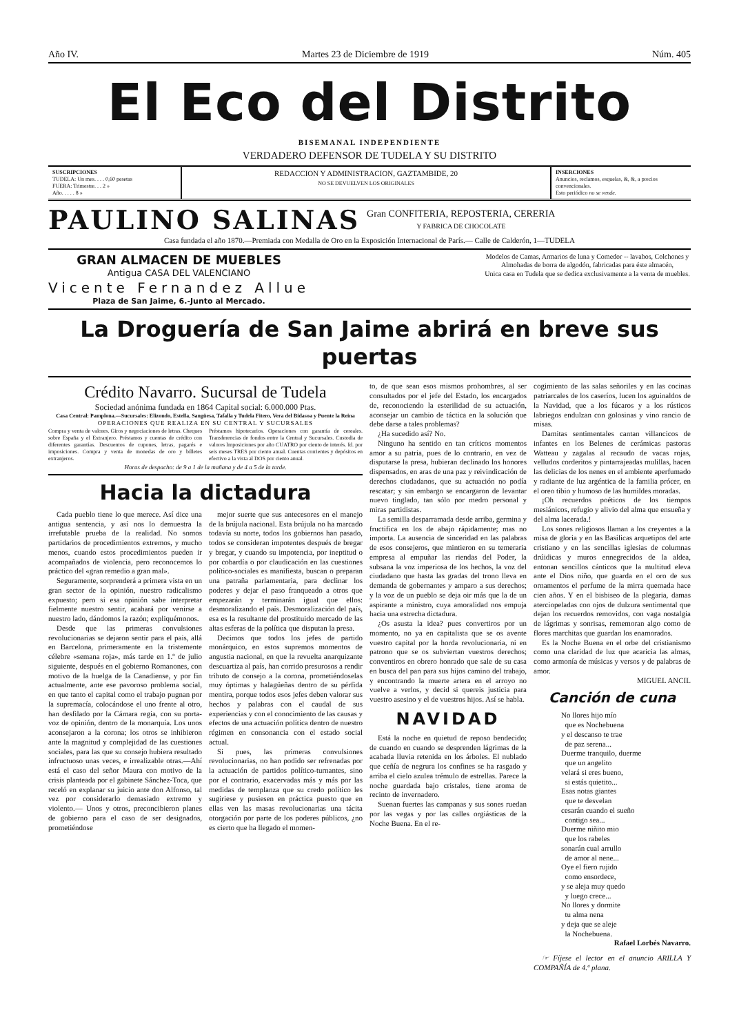Año IV. Martes 23 de Diciembre de 1919 Núm. 405
El Eco del Distrito
BISEMANAL INDEPENDIENTE
VERDADERO DEFENSOR DE TUDELA Y SU DISTRITO
SUSCRIPCIONES
TUDELA: Un mes. . . . 0,60 pesetas
FUERA: Trimestre. . . 2 »
Año. . . . . 8 »
REDACCION Y ADMINISTRACION, GAZTAMBIDE, 20
NO SE DEVUELVEN LOS ORIGINALES
INSERCIONES
Anuncios, reclamos, esquelas, &, &, a precios convencionales.
Esto periódico no se vende.
PAULINO SALINAS
Gran CONFITERIA, REPOSTERIA, CERERIA
Y FABRICA DE CHOCOLATE
Casa fundada el año 1870.—Premiada con Medalla de Oro en la Exposición Internacional de París.— Calle de Calderón, 1—TUDELA
GRAN ALMACEN DE MUEBLES
Antigua CASA DEL VALENCIANO
Vicente Fernandez Allue
Plaza de San Jaime, 6.-Junto al Mercado.
Modelos de Camas, Armarios de luna y Comedor -- lavabos, Colchones y Almohadas de borra de algodón, fabricadas para éste almacén,
Unica casa en Tudela que se dedica exclusivamente a la venta de muebles.
La Droguería de San Jaime abrirá en breve sus puertas
Crédito Navarro. Sucursal de Tudela
Sociedad anónima fundada en 1864 Capital social: 6.000.000 Ptas.
Casa Central: Pamplona.—Sucursales: Elizondo, Estella, Sangüesa, Tafalla y Tudela Fitero, Vera del Bidasoa y Puente la Reina
OPERACIONES QUE REALIZA EN SU CENTRAL Y SUCURSALES
Compra y venta de valores. Giros y negociaciones de letras. Cheques sobre España y el Extranjero. Préstamos y cuentas de crédito con diferentes garantías. Descuentos de cupones, letras, pagarés e imposiciones. Compra y venta de monedas de oro y billetes extranjeros.
Préstamos hipotecarios. Operaciones con garantía de cereales. Transferencias de fondos entre la Central y Sucursales. Custodia de valores Imposiciones por año CUATRO por ciento de interés. Id. por seis meses TRES por ciento anual. Cuentas corrientes y depósitos en efectivo a la vista al DOS por ciento anual.
Horas de despacho: de 9 a 1 de la mañana y de 4 a 5 de la tarde.
Hacia la dictadura
Cada pueblo tiene lo que merece. Así dice una antigua sentencia, y así nos lo demuestra la irrefutable prueba de la realidad. No somos partidarios de procedimientos extremos, y mucho menos, cuando estos procedimientos pueden ir acompañados de violencia, pero reconocemos lo práctico del «gran remedio a gran mal».
Seguramente, sorprenderá a primera vista en un gran sector de la opinión, nuestro radicalismo expuesto; pero si esa opinión sabe interpretar fielmente nuestro sentir, acabará por venirse a nuestro lado, dándomos la razón; expliquémonos.
Desde que las primeras convulsiones revolucionarias se dejaron sentir para el pais, allá en Barcelona, primeramente en la tristemente célebre «semana roja», más tarde en 1.º de julio siguiente, después en el gobierno Romanones, con motivo de la huelga de la Canadiense, y por fin actualmente, ante ese pavoroso problema social, en que tanto el capital como el trabajo pugnan por la supremacía, colocándose el uno frente al otro, han desfilado por la Cámara regia, con su porta-voz de opinión, dentro de la monarquía. Los unos aconsejaron a la corona; los otros se inhibieron ante la magnitud y complejidad de las cuestiones sociales, para las que su consejo hubiera resultado infructuoso unas veces, e irrealizable otras.—Ahí está el caso del señor Maura con motivo de la crisis planteada por el gabinete Sánchez-Toca, que receló en explanar su juicio ante don Alfonso, tal vez por considerarlo demasiado extremo y violento.— Unos y otros, preconcibieron planes de gobierno para el caso de ser designados, prometiéndose
mejor suerte que sus antecesores en el manejo de la brújula nacional. Esta brújula no ha marcado todavía su norte, todos los gobiernos han pasado, todos se consideran impotentes después de bregar y bregar, y cuando su impotencia, por ineptitud o por cobardía o por claudicación en las cuestiones político-sociales es manifiesta, buscan o preparan una patraña parlamentaria, para declinar los poderes y dejar el paso franqueado a otros que empezarán y terminarán igual que ellos: desmoralizando el país. Desmoralización del país, esa es la resultante del prostituido mercado de las altas esferas de la política que disputan la presa.
Decimos que todos los jefes de partido monárquico, en estos supremos momentos de angustia nacional, en que la revuelta anarquizante descuartiza al país, han corrido presurosos a rendir tributo de consejo a la corona, prometiéndoselas muy óptimas y halagüeñas dentro de su pérfida mentira, porque todos esos jefes deben valorar sus hechos y palabras con el caudal de sus experiencias y con el conocimiento de las causas y efectos de una actuación política dentro de nuestro régimen en consonancia con el estado social actual.
Si pues, las primeras convulsiones revolucionarias, no han podido ser refrenadas por la actuación de partidos político-turnantes, sino por el contrario, exacervadas más y más por las medidas de templanza que su credo político les sugiriese y pusiesen en práctica puesto que en ellas ven las masas revolucionarias una tácita otorgación por parte de los poderes públicos, ¿no es cierto que ha llegado el momen-
to, de que sean esos mismos prohombres, al ser consultados por el jefe del Estado, los encargados de, reconociendo la esterilidad de su actuación, aconsejar un cambio de táctica en la solución que debe darse a tales problemas?
¿Ha sucedido así? No.
Ninguno ha sentido en tan críticos momentos amor a su patria, pues de lo contrario, en vez de disputarse la presa, hubieran declinado los honores dispensados, en aras de una paz y reivindicación de derechos ciudadanos, que su actuación no podía rescatar; y sin embargo se encargaron de levantar nuevo tinglado, tan sólo por medro personal y miras partidistas.
La semilla desparramada desde arriba, germina y fructifica en los de abajo rápidamente; mas no importa. La ausencia de sinceridad en las palabras de esos consejeros, que mintieron en su temeraria empresa al empuñar las riendas del Poder, la subsana la voz imperiosa de los hechos, la voz del ciudadano que hasta las gradas del trono lleva en demanda de gobernantes y amparo a sus derechos; y la voz de un pueblo se deja oir más que la de un aspirante a ministro, cuya amoralidad nos empuja hacia una estrecha dictadura.
¿Os asusta la idea? pues convertiros por un momento, no ya en capitalista que se os avente vuestro capital por la horda revolucionaria, ni en patrono que se os subviertan vuestros derechos; conventiros en obrero honrado que sale de su casa en busca del pan para sus hijos camino del trabajo, y encontrando la muerte artera en el arroyo no vuelve a verlos, y decid si quereis justicia para vuestro asesino y el de vuestros hijos. Así se habla.
NAVIDAD
Está la noche en quietud de reposo bendecido; de cuando en cuando se desprenden lágrimas de la acabada lluvia retenida en los árboles. El nublado que ceñía de negrura los confines se ha rasgado y arriba el cielo azulea trémulo de estrellas. Parece la noche guardada bajo cristales, tiene aroma de recinto de invernadero.
Suenan fuertes las campanas y sus sones ruedan por las vegas y por las calles orgiásticas de la Noche Buena. En el re-
cogimiento de las salas señoriles y en las cocinas patriarcales de los caseríos, lucen los aguinaldos de la Navidad, que a los fúcaros y a los rústicos labriegos endulzan con golosinas y vino rancio de misas.
Damitas sentimentales cantan villancicos de infantes en los Belenes de cerámicas pastoras Watteau y zagalas al recaudo de vacas rojas, velludos corderitos y pintarrajeadas mulillas, hacen las delicias de los nenes en el ambiente aperfumado y radiante de luz argéntica de la familia prócer, en el oreo tibio y humoso de las humildes moradas.
¡Oh recuerdos poéticos de los tiempos mesiánicos, refugio y alivio del alma que ensueña y del alma lacerada.!
Los sones religiosos llaman a los creyentes a la misa de gloria y en las Basílicas arquetipos del arte cristiano y en las sencillas iglesias de columnas drúidicas y muros ennegrecidos de la aldea, entonan sencillos cánticos que la multitud eleva ante el Dios niño, que guarda en el oro de sus ornamentos el perfume de la mirra quemada hace cien años. Y en el bisbiseo de la plegaria, damas aterciopeladas con ojos de dulzura sentimental que dejan los recuerdos removidos, con vaga nostalgia de lágrimas y sonrisas, rememoran algo como de flores marchitas que guardan los enamorados.
Es la Noche Buena en el orbe del cristianismo como una claridad de luz que acaricia las almas, como armonía de músicas y versos y de palabras de amor.
MIGUEL ANCIL
Canción de cuna
No llores hijo mío
que es Nochebuena
y el descanso te trae
de paz serena...
Duerme tranquilo, duerme
que un angelito
velará si eres bueno,
si estás quietito...
Esas notas giantes
que te desvelan
cesarán cuando el sueño
contigo sea...
Duerme niñito mio
que los rabeles
sonarán cual arrullo
de amor al nene...
Oye el fiero rujido
como ensordece,
y se aleja muy quedo
y luego crece...
No llores y dormite
tu alma nena
y deja que se aleje
la Nochebuena.
Rafael Lorbés Navarro.
☞ Fíjese el lector en el anuncio ARILLA Y COMPAÑÍA de 4.ª plana.